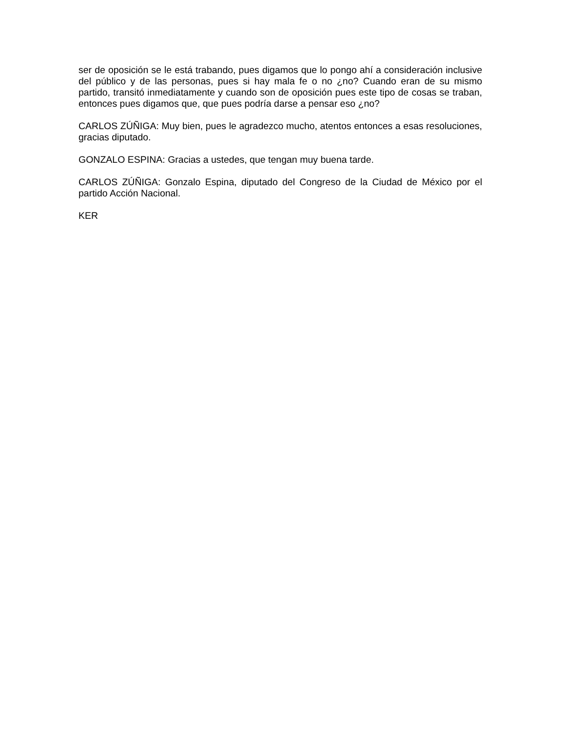ser de oposición se le está trabando, pues digamos que lo pongo ahí a consideración inclusive del público y de las personas, pues si hay mala fe o no ¿no? Cuando eran de su mismo partido, transitó inmediatamente y cuando son de oposición pues este tipo de cosas se traban, entonces pues digamos que, que pues podría darse a pensar eso ¿no?
CARLOS ZÚÑIGA: Muy bien, pues le agradezco mucho, atentos entonces a esas resoluciones, gracias diputado.
GONZALO ESPINA: Gracias a ustedes, que tengan muy buena tarde.
CARLOS ZÚÑIGA: Gonzalo Espina, diputado del Congreso de la Ciudad de México por el partido Acción Nacional.
KER